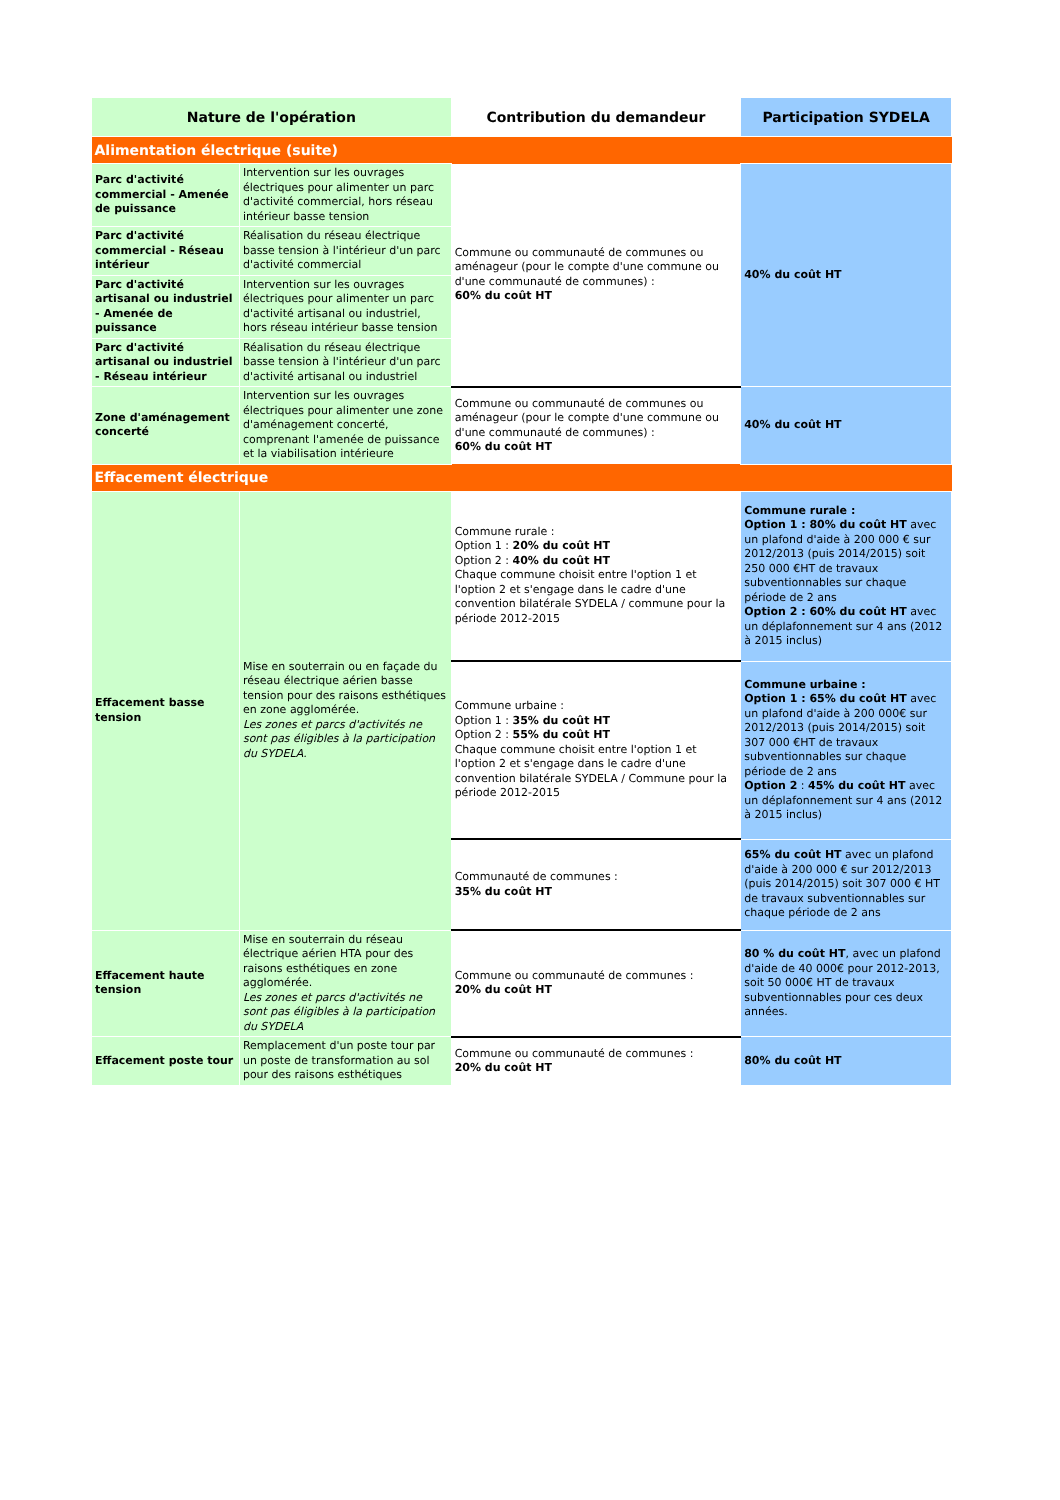| Nature de l'opération | | Contribution du demandeur | Participation SYDELA |
| --- | --- | --- | --- |
| Alimentation électrique (suite) | | | |
| Parc d'activité commercial - Amenée de puissance | Intervention sur les ouvrages électriques pour alimenter un parc d'activité commercial, hors réseau intérieur basse tension | Commune ou communauté de communes ou aménageur (pour le compte d'une commune ou d'une communauté de communes) : 60% du coût HT | 40% du coût HT |
| Parc d'activité commercial - Réseau intérieur | Réalisation du réseau électrique basse tension à l'intérieur d'un parc d'activité commercial | | |
| Parc d'activité artisanal ou industriel - Amenée de puissance | Intervention sur les ouvrages électriques pour alimenter un parc d'activité artisanal ou industriel, hors réseau intérieur basse tension | | |
| Parc d'activité artisanal ou industriel - Réseau intérieur | Réalisation du réseau électrique basse tension à l'intérieur d'un parc d'activité artisanal ou industriel | | |
| Zone d'aménagement concerté | Intervention sur les ouvrages électriques pour alimenter une zone d'aménagement concerté, comprenant l'amenée de puissance et la viabilisation intérieure | Commune ou communauté de communes ou aménageur (pour le compte d'une commune ou d'une communauté de communes) : 60% du coût HT | 40% du coût HT |
| Effacement électrique | | | |
| Effacement basse tension | Mise en souterrain ou en façade du réseau électrique aérien basse tension pour des raisons esthétiques en zone agglomérée. Les zones et parcs d'activités ne sont pas éligibles à la participation du SYDELA. | Commune rurale : Option 1 : 20% du coût HT Option 2 : 40% du coût HT Chaque commune choisit entre l'option 1 et l'option 2 et s'engage dans le cadre d'une convention bilatérale SYDELA / commune pour la période 2012-2015 | Commune rurale : Option 1 : 80% du coût HT avec un plafond d'aide à 200 000 € sur 2012/2013 (puis 2014/2015) soit 250 000 €HT de travaux subventionnables sur chaque période de 2 ans Option 2 : 60% du coût HT avec un déplafonnement sur 4 ans (2012 à 2015 inclus) |
| | | Commune urbaine : Option 1 : 35% du coût HT Option 2 : 55% du coût HT Chaque commune choisit entre l'option 1 et l'option 2 et s'engage dans le cadre d'une convention bilatérale SYDELA / Commune pour la période 2012-2015 | Commune urbaine : Option 1 : 65% du coût HT avec un plafond d'aide à 200 000€ sur 2012/2013 (puis 2014/2015) soit 307 000 €HT de travaux subventionnables sur chaque période de 2 ans Option 2 : 45% du coût HT avec un déplafonnement sur 4 ans (2012 à 2015 inclus) |
| | | Communauté de communes : 35% du coût HT | 65% du coût HT avec un plafond d'aide à 200 000 € sur 2012/2013 (puis 2014/2015) soit 307 000 € HT de travaux subventionnables sur chaque période de 2 ans |
| Effacement haute tension | Mise en souterrain du réseau électrique aérien HTA pour des raisons esthétiques en zone agglomérée. Les zones et parcs d'activités ne sont pas éligibles à la participation du SYDELA | Commune ou communauté de communes : 20% du coût HT | 80 % du coût HT , avec un plafond d'aide de 40 000€ pour 2012-2013, soit 50 000€ HT de travaux subventionnables pour ces deux années. |
| Effacement poste tour | Remplacement d'un poste tour par un poste de transformation au sol pour des raisons esthétiques | Commune ou communauté de communes : 20% du coût HT | 80% du coût HT |